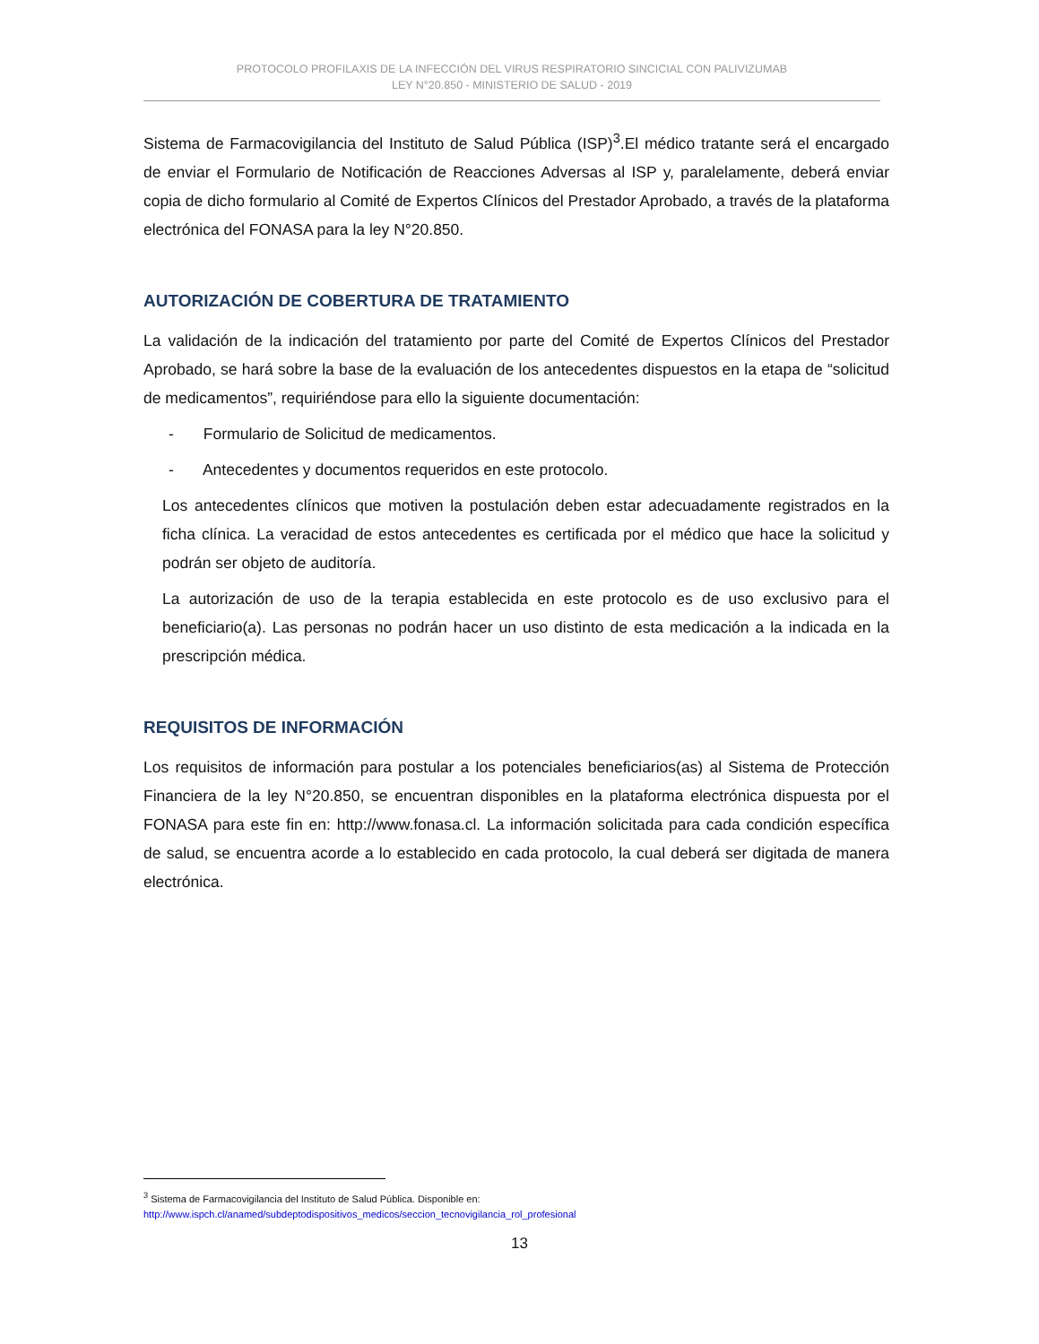PROTOCOLO PROFILAXIS DE LA INFECCIÓN DEL VIRUS RESPIRATORIO SINCICIAL CON PALIVIZUMAB
LEY N°20.850 - MINISTERIO DE SALUD - 2019
Sistema de Farmacovigilancia del Instituto de Salud Pública (ISP)<sup>3</sup>.El médico tratante será el encargado de enviar el Formulario de Notificación de Reacciones Adversas al ISP y, paralelamente, deberá enviar copia de dicho formulario al Comité de Expertos Clínicos del Prestador Aprobado, a través de la plataforma electrónica del FONASA para la ley N°20.850.
AUTORIZACIÓN DE COBERTURA DE TRATAMIENTO
La validación de la indicación del tratamiento por parte del Comité de Expertos Clínicos del Prestador Aprobado, se hará sobre la base de la evaluación de los antecedentes dispuestos en la etapa de “solicitud de medicamentos”, requiriéndose para ello la siguiente documentación:
- Formulario de Solicitud de medicamentos.
- Antecedentes y documentos requeridos en este protocolo.
Los antecedentes clínicos que motiven la postulación deben estar adecuadamente registrados en la ficha clínica. La veracidad de estos antecedentes es certificada por el médico que hace la solicitud y podrán ser objeto de auditoría.
La autorización de uso de la terapia establecida en este protocolo es de uso exclusivo para el beneficiario(a). Las personas no podrán hacer un uso distinto de esta medicación a la indicada en la prescripción médica.
REQUISITOS DE INFORMACIÓN
Los requisitos de información para postular a los potenciales beneficiarios(as) al Sistema de Protección Financiera de la ley N°20.850, se encuentran disponibles en la plataforma electrónica dispuesta por el FONASA para este fin en: http://www.fonasa.cl. La información solicitada para cada condición específica de salud, se encuentra acorde a lo establecido en cada protocolo, la cual deberá ser digitada de manera electrónica.
<sup>3</sup> Sistema de Farmacovigilancia del Instituto de Salud Pública. Disponible en:
http://www.ispch.cl/anamed/subdeptodispositivos_medicos/seccion_tecnovigilancia_rol_profesional
13